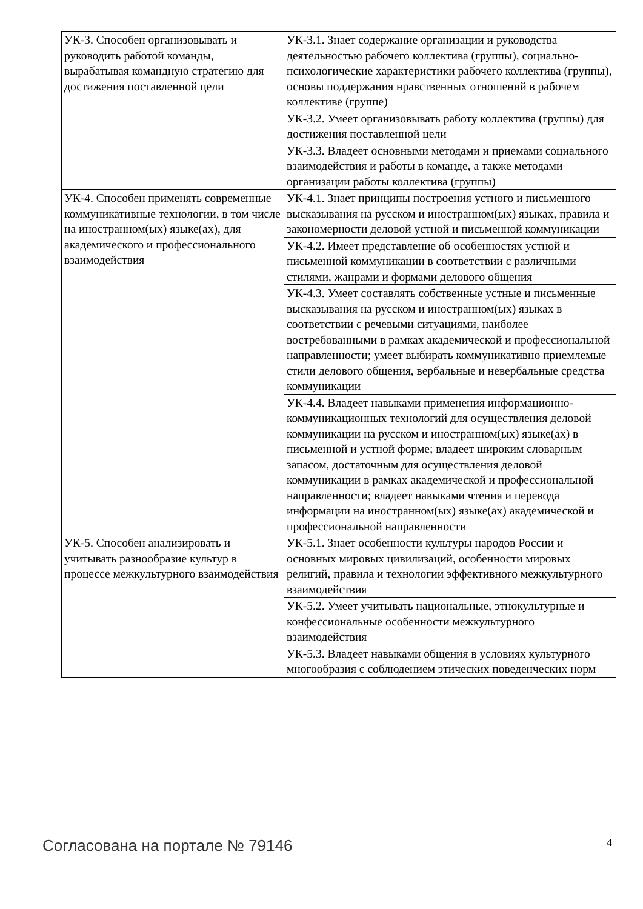| УК-3. Способен организовывать и руководить работой команды, вырабатывая командную стратегию для достижения поставленной цели | УК-3.1. Знает содержание организации и руководства деятельностью рабочего коллектива (группы), социально-психологические характеристики рабочего коллектива (группы), основы поддержания нравственных отношений в рабочем коллективе (группе) |
| | УК-3.2. Умеет организовывать работу коллектива (группы) для достижения поставленной цели |
| | УК-3.3. Владеет основными методами и приемами социального взаимодействия и работы в команде, а также методами организации работы коллектива (группы) |
| УК-4. Способен применять современные коммуникативные технологии, в том числе на иностранном(ых) языке(ах), для академического и профессионального взаимодействия | УК-4.1. Знает принципы построения устного и письменного высказывания на русском и иностранном(ых) языках, правила и закономерности деловой устной и письменной коммуникации |
| | УК-4.2. Имеет представление об особенностях устной и письменной коммуникации в соответствии с различными стилями, жанрами и формами делового общения |
| | УК-4.3. Умеет составлять собственные устные и письменные высказывания на русском и иностранном(ых) языках в соответствии с речевыми ситуациями, наиболее востребованными в рамках академической и профессиональной направленности; умеет выбирать коммуникативно приемлемые стили делового общения, вербальные и невербальные средства коммуникации |
| | УК-4.4. Владеет навыками применения информационно-коммуникационных технологий для осуществления деловой коммуникации на русском и иностранном(ых) языке(ах) в письменной и устной форме; владеет широким словарным запасом, достаточным для осуществления деловой коммуникации в рамках академической и профессиональной направленности; владеет навыками чтения и перевода информации на иностранном(ых) языке(ах) академической и профессиональной направленности |
| УК-5. Способен анализировать и учитывать разнообразие культур в процессе межкультурного взаимодействия | УК-5.1. Знает особенности культуры народов России и основных мировых цивилизаций, особенности мировых религий, правила и технологии эффективного межкультурного взаимодействия |
| | УК-5.2. Умеет учитывать национальные, этнокультурные и конфессиональные особенности межкультурного взаимодействия |
| | УК-5.3. Владеет навыками общения в условиях культурного многообразия с соблюдением этических поведенческих норм |
Согласована на портале № 79146 4